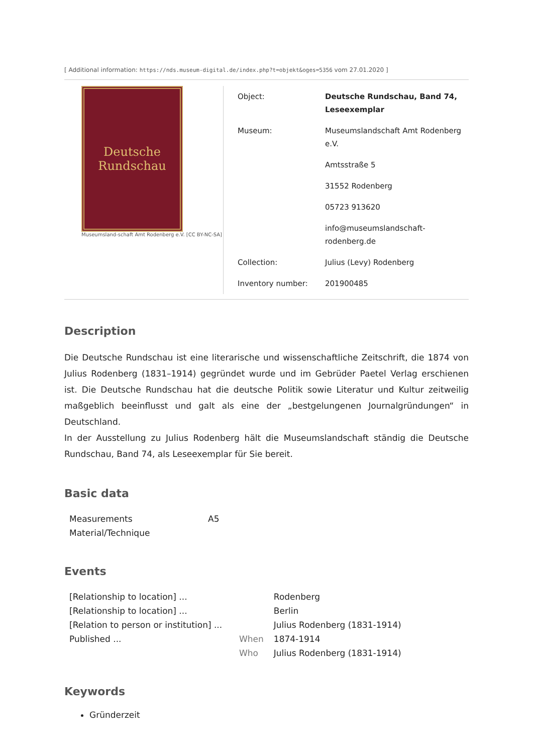[ Additional information: https://nds.museum-digital.de/index.php?t=objekt&oges=5356 vom 27.01.2020 ]
Deutsche
Rundschau
Museumsland-schaft Amt Rodenberg e.V. [CC BY-NC-SA]
| Object: | Deutsche Rundschau, Band 74, Leseexemplar |
| Museum: | Museumslandschaft Amt Rodenberg e.V. |
| | Amtsstraße 5 |
| | 31552 Rodenberg |
| | 05723 913620 |
| | info@museumslandschaft-rodenberg.de |
| Collection: | Julius (Levy) Rodenberg |
| Inventory number: | 201900485 |
Description
Die Deutsche Rundschau ist eine literarische und wissenschaftliche Zeitschrift, die 1874 von Julius Rodenberg (1831–1914) gegründet wurde und im Gebrüder Paetel Verlag erschienen ist. Die Deutsche Rundschau hat die deutsche Politik sowie Literatur und Kultur zeitweilig maßgeblich beeinflusst und galt als eine der „bestgelungenen Journalgründungen“ in Deutschland.
In der Ausstellung zu Julius Rodenberg hält die Museumslandschaft ständig die Deutsche Rundschau, Band 74, als Leseexemplar für Sie bereit.
Basic data
| Measurements | A5 |
| Material/Technique | |
Events
| [Relationship to location] ... | | Rodenberg |
| [Relationship to location] ... | | Berlin |
| [Relation to person or institution] ... | | Julius Rodenberg (1831-1914) |
| Published ... | When | 1874-1914 |
| | Who | Julius Rodenberg (1831-1914) |
Keywords
Gründerzeit